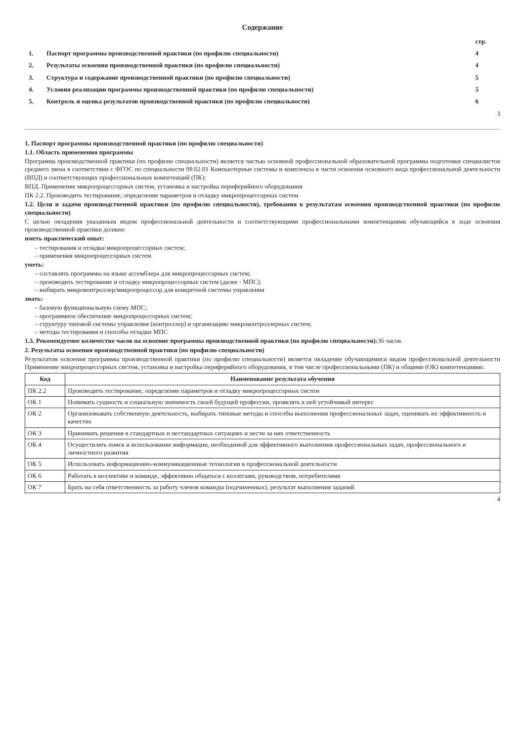Содержание
| | | стр. |
| 1. | Паспорт программы производственной практики (по профилю специальности) | 4 |
| 2. | Результаты освоения производственной практики (по профилю специальности) | 4 |
| 3. | Структура и содержание производственной практики (по профилю специальности) | 5 |
| 4. | Условия реализации программы производственной практики (по профилю специальности) | 5 |
| 5. | Контроль и оценка результатов производственной практики (по профилю специальности) | 6 |
3
1. Паспорт программы производственной практики (по профилю специальности)
1.1. Область применения программы
Программа производственной практики (по профилю специальности) является частью основной профессиональной образовательной программы подготовки специалистов среднего звена в соответствии с ФГОС по специальности 09.02.01 Компьютерные системы и комплексы в части освоения основного вида профессиональной деятельности (ВПД) и соответствующих профессиональных компетенций (ПК):
ВПД. Применение микропроцессорных систем, установка и настройка периферийного оборудования
ПК 2.2. Производить тестирование, определение параметров и отладку микропроцессорных систем.
1.2. Цели и задачи производственной практики (по профилю специальности), требования к результатам освоения производственной практики (по профилю специальности)
С целью овладения указанным видом профессиональной деятельности и соответствующими профессиональными компетенциями обучающийся в ходе освоения производственной практики должен:
иметь практический опыт:
– тестирования и отладки микропроцессорных систем;
– применения микропроцессорных систем
уметь:
– составлять программы на языке ассемблера для микропроцессорных систем;
– производить тестирование и отладку микропроцессорных систем (далее - МПС);
– выбирать микроконтроллер/микропроцессор для конкретной системы управления
знать:
– базовую функциональную схему МПС;
– программное обеспечение микропроцессорных систем;
– структуру типовой системы управления (контроллер) и организацию микроконтроллерных систем;
– методы тестирования и способы отладки МПС
1.3. Рекомендуемое количество часов на освоение программы производственной практики (по профилю специальности): 36 часов.
2. Результаты освоения производственной практики (по профилю специальности)
Результатом освоения программы производственной практики (по профилю специальности) является овладение обучающимися видом профессиональной деятельности Применение микропроцессорных систем, установка и настройка периферийного оборудования, в том числе профессиональными (ПК) и общими (ОК) компетенциями:
| Код | Наименование результата обучения |
| --- | --- |
| ПК 2.2 | Производить тестирование, определение параметров и отладку микропроцессорных систем |
| ОК 1 | Понимать сущность и социальную значимость своей будущей профессии, проявлять к ней устойчивый интерес |
| ОК 2 | Организовывать собственную деятельность, выбирать типовые методы и способы выполнения профессиональных задач, оценивать их эффективность и качество |
| ОК 3 | Принимать решения в стандартных и нестандартных ситуациях и нести за них ответственность |
| ОК 4 | Осуществлять поиск и использование информации, необходимой для эффективного выполнения профессиональных задач, профессионального и личностного развития |
| ОК 5 | Использовать информационно-коммуникационные технологии в профессиональной деятельности |
| ОК 6 | Работать в коллективе и команде, эффективно общаться с коллегами, руководством, потребителями |
| ОК 7 | Брать на себя ответственность за работу членов команды (подчиненных), результат выполнения заданий |
4